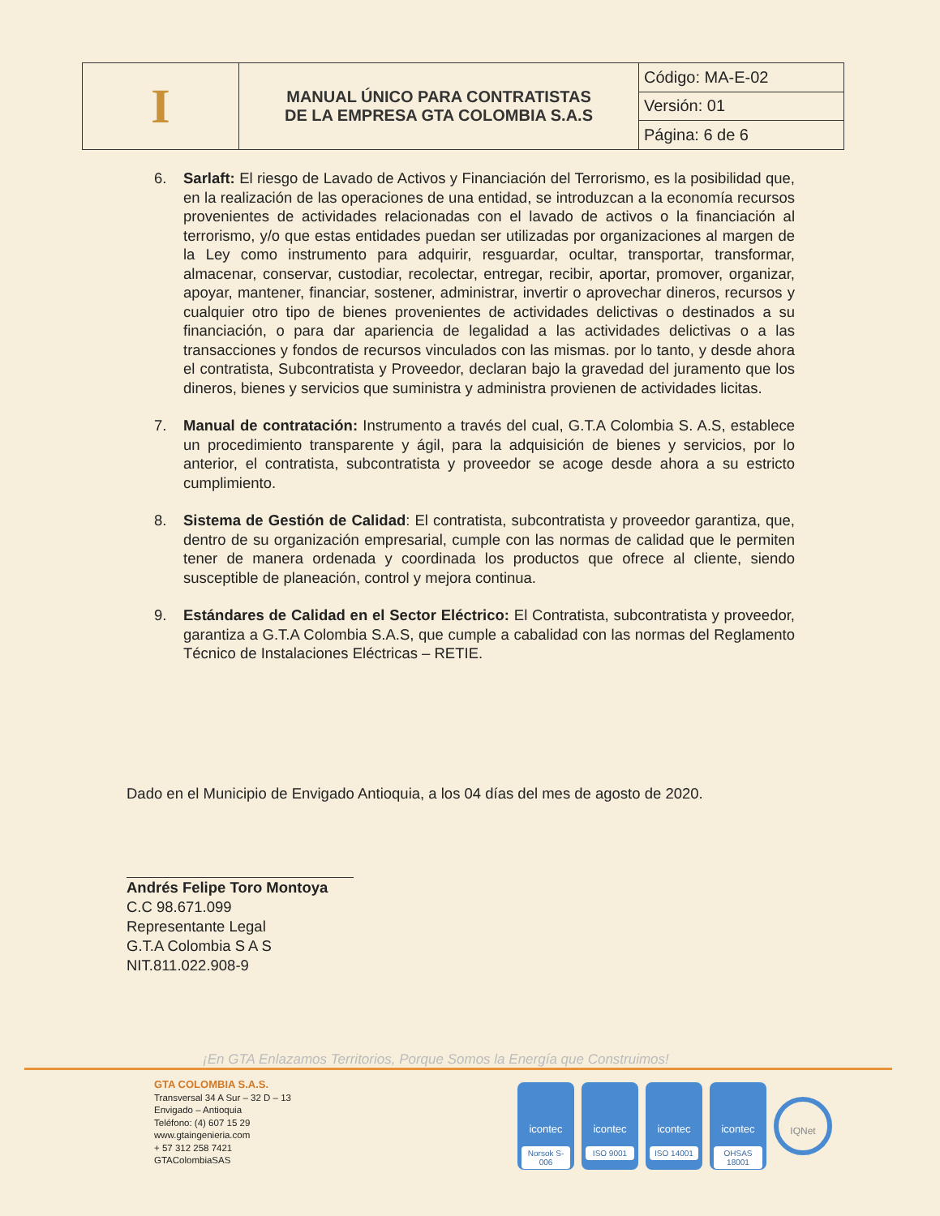| I | MANUAL ÚNICO PARA CONTRATISTAS DE LA EMPRESA GTA COLOMBIA S.A.S | Código: MA-E-02 |
| | | Versión: 01 |
| | | Página: 6 de 6 |
6. Sarlaft: El riesgo de Lavado de Activos y Financiación del Terrorismo, es la posibilidad que, en la realización de las operaciones de una entidad, se introduzcan a la economía recursos provenientes de actividades relacionadas con el lavado de activos o la financiación al terrorismo, y/o que estas entidades puedan ser utilizadas por organizaciones al margen de la Ley como instrumento para adquirir, resguardar, ocultar, transportar, transformar, almacenar, conservar, custodiar, recolectar, entregar, recibir, aportar, promover, organizar, apoyar, mantener, financiar, sostener, administrar, invertir o aprovechar dineros, recursos y cualquier otro tipo de bienes provenientes de actividades delictivas o destinados a su financiación, o para dar apariencia de legalidad a las actividades delictivas o a las transacciones y fondos de recursos vinculados con las mismas. por lo tanto, y desde ahora el contratista, Subcontratista y Proveedor, declaran bajo la gravedad del juramento que los dineros, bienes y servicios que suministra y administra provienen de actividades licitas.
7. Manual de contratación: Instrumento a través del cual, G.T.A Colombia S. A.S, establece un procedimiento transparente y ágil, para la adquisición de bienes y servicios, por lo anterior, el contratista, subcontratista y proveedor se acoge desde ahora a su estricto cumplimiento.
8. Sistema de Gestión de Calidad: El contratista, subcontratista y proveedor garantiza, que, dentro de su organización empresarial, cumple con las normas de calidad que le permiten tener de manera ordenada y coordinada los productos que ofrece al cliente, siendo susceptible de planeación, control y mejora continua.
9. Estándares de Calidad en el Sector Eléctrico: El Contratista, subcontratista y proveedor, garantiza a G.T.A Colombia S.A.S, que cumple a cabalidad con las normas del Reglamento Técnico de Instalaciones Eléctricas – RETIE.
Dado en el Municipio de Envigado Antioquia, a los 04 días del mes de agosto de 2020.
Andrés Felipe Toro Montoya
C.C 98.671.099
Representante Legal
G.T.A Colombia S A S
NIT.811.022.908-9
¡En GTA Enlazamos Territorios, Porque Somos la Energía que Construimos!
GTA COLOMBIA S.A.S.
Transversal 34 A Sur – 32 D – 13
Envigado – Antioquia
Teléfono: (4) 607 15 29
www.gtaingenieria.com
+ 57 312 258 7421
GTAColombiaSAS
icontec
Norsok S-006
icontec
ISO 9001
icontec
ISO 14001
icontec
OHSAS 18001
IQNet